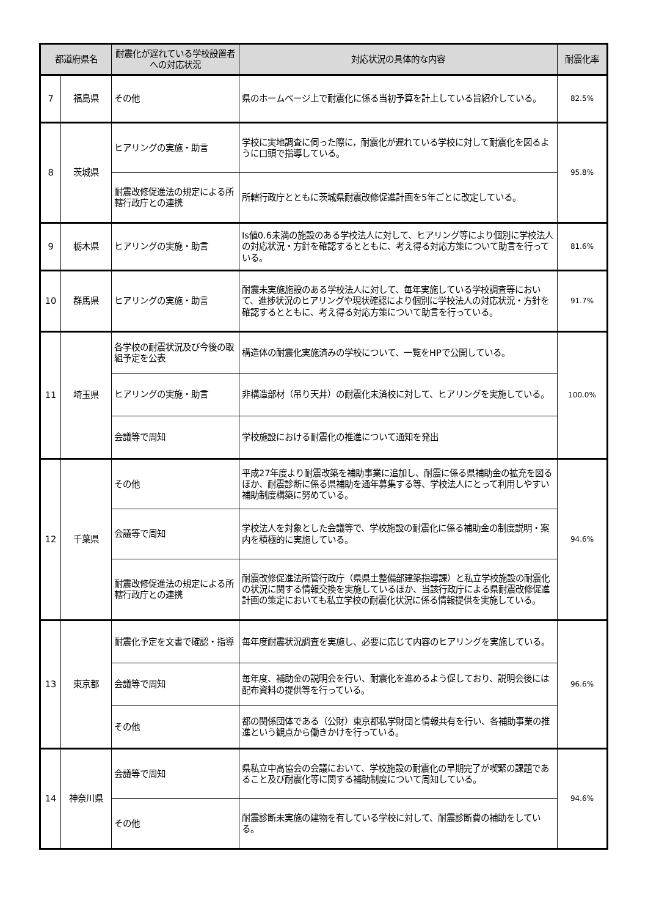| 都道府県名 | | 耐震化が遅れている学校設置者への対応状況 | 対応状況の具体的な内容 | 耐震化率 |
| --- | --- | --- | --- | --- |
| 7 | 福島県 | その他 | 県のホームページ上で耐震化に係る当初予算を計上している旨紹介している。 | 82.5% |
| 8 | 茨城県 | ヒアリングの実施・助言 | 学校に実地調査に伺った際に，耐震化が遅れている学校に対して耐震化を図るように口頭で指導している。 | 95.8% |
| | | 耐震改修促進法の規定による所轄行政庁との連携 | 所轄行政庁とともに茨城県耐震改修促進計画を5年ごとに改定している。 | |
| 9 | 栃木県 | ヒアリングの実施・助言 | Is値0.6未満の施設のある学校法人に対して、ヒアリング等により個別に学校法人の対応状況・方針を確認するとともに、考え得る対応方策について助言を行っている。 | 81.6% |
| 10 | 群馬県 | ヒアリングの実施・助言 | 耐震未実施施設のある学校法人に対して、毎年実施している学校調査等において、進捗状況のヒアリングや現状確認により個別に学校法人の対応状況・方針を確認するとともに、考え得る対応方策について助言を行っている。 | 91.7% |
| 11 | 埼玉県 | 各学校の耐震状況及び今後の取組予定を公表 | 構造体の耐震化実施済みの学校について、一覧をHPで公開している。 | 100.0% |
| | | ヒアリングの実施・助言 | 非構造部材（吊り天井）の耐震化未済校に対して、ヒアリングを実施している。 | |
| | | 会議等で周知 | 学校施設における耐震化の推進について通知を発出 | |
| 12 | 千葉県 | その他 | 平成27年度より耐震改築を補助事業に追加し、耐震に係る県補助金の拡充を図るほか、耐震診断に係る県補助を通年募集する等、学校法人にとって利用しやすい補助制度構築に努めている。 | 94.6% |
| | | 会議等で周知 | 学校法人を対象とした会議等で、学校施設の耐震化に係る補助金の制度説明・案内を積極的に実施している。 | |
| | | 耐震改修促進法の規定による所轄行政庁との連携 | 耐震改修促進法所管行政庁（県県土整備部建築指導課）と私立学校施設の耐震化の状況に関する情報交換を実施しているほか、当該行政庁による県耐震改修促進計画の策定においても私立学校の耐震化状況に係る情報提供を実施している。 | |
| 13 | 東京都 | 耐震化予定を文書で確認・指導 | 毎年度耐震状況調査を実施し、必要に応じて内容のヒアリングを実施している。 | 96.6% |
| | | 会議等で周知 | 毎年度、補助金の説明会を行い、耐震化を進めるよう促しており、説明会後には配布資料の提供等を行っている。 | |
| | | その他 | 都の関係団体である（公財）東京都私学財団と情報共有を行い、各補助事業の推進という観点から働きかけを行っている。 | |
| 14 | 神奈川県 | 会議等で周知 | 県私立中高協会の会議において、学校施設の耐震化の早期完了が喫緊の課題であること及び耐震化等に関する補助制度について周知している。 | 94.6% |
| | | その他 | 耐震診断未実施の建物を有している学校に対して、耐震診断費の補助をしている。 | |